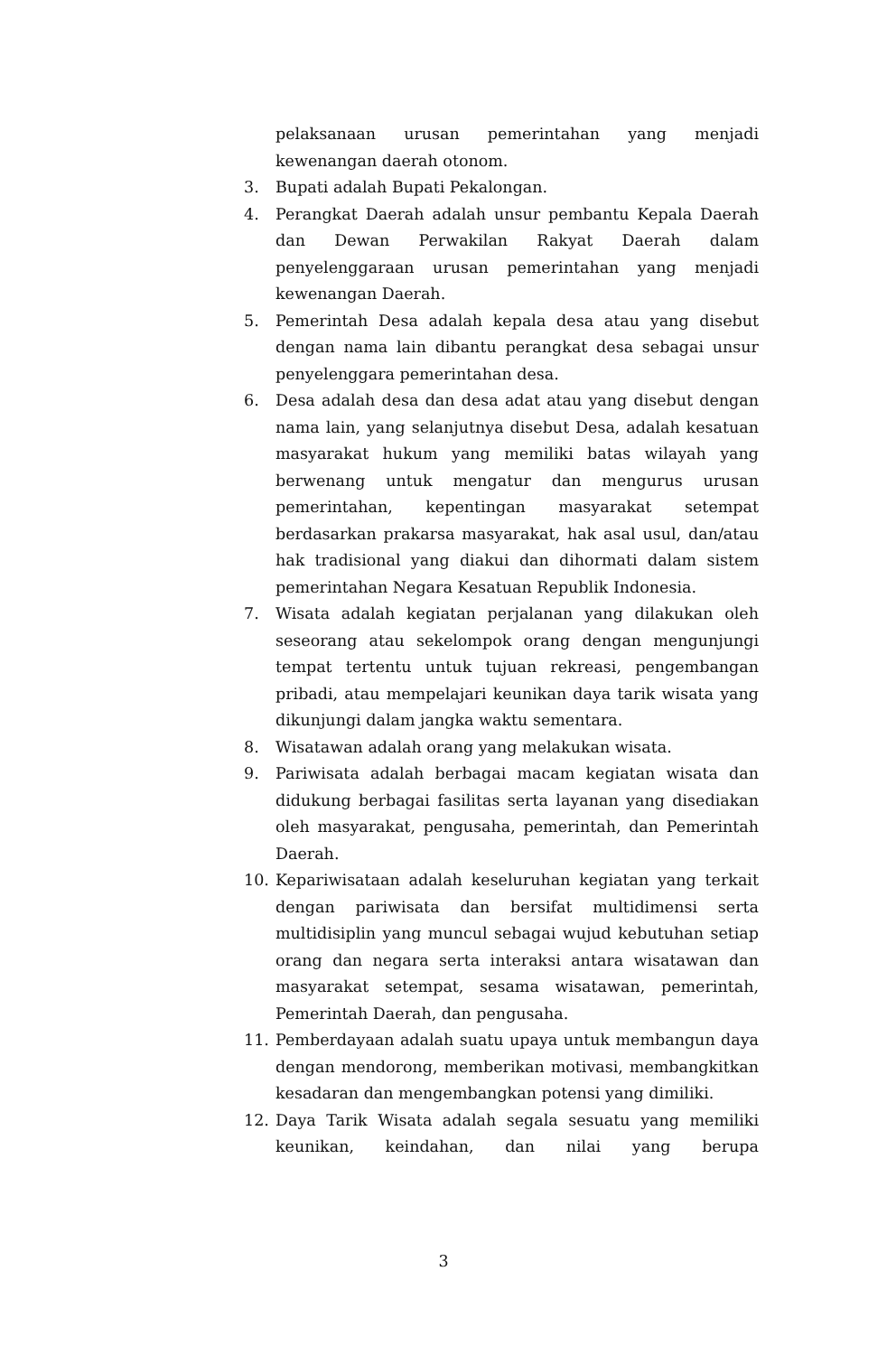pelaksanaan urusan pemerintahan yang menjadi kewenangan daerah otonom.
3. Bupati adalah Bupati Pekalongan.
4. Perangkat Daerah adalah unsur pembantu Kepala Daerah dan Dewan Perwakilan Rakyat Daerah dalam penyelenggaraan urusan pemerintahan yang menjadi kewenangan Daerah.
5. Pemerintah Desa adalah kepala desa atau yang disebut dengan nama lain dibantu perangkat desa sebagai unsur penyelenggara pemerintahan desa.
6. Desa adalah desa dan desa adat atau yang disebut dengan nama lain, yang selanjutnya disebut Desa, adalah kesatuan masyarakat hukum yang memiliki batas wilayah yang berwenang untuk mengatur dan mengurus urusan pemerintahan, kepentingan masyarakat setempat berdasarkan prakarsa masyarakat, hak asal usul, dan/atau hak tradisional yang diakui dan dihormati dalam sistem pemerintahan Negara Kesatuan Republik Indonesia.
7. Wisata adalah kegiatan perjalanan yang dilakukan oleh seseorang atau sekelompok orang dengan mengunjungi tempat tertentu untuk tujuan rekreasi, pengembangan pribadi, atau mempelajari keunikan daya tarik wisata yang dikunjungi dalam jangka waktu sementara.
8. Wisatawan adalah orang yang melakukan wisata.
9. Pariwisata adalah berbagai macam kegiatan wisata dan didukung berbagai fasilitas serta layanan yang disediakan oleh masyarakat, pengusaha, pemerintah, dan Pemerintah Daerah.
10. Kepariwisataan adalah keseluruhan kegiatan yang terkait dengan pariwisata dan bersifat multidimensi serta multidisiplin yang muncul sebagai wujud kebutuhan setiap orang dan negara serta interaksi antara wisatawan dan masyarakat setempat, sesama wisatawan, pemerintah, Pemerintah Daerah, dan pengusaha.
11. Pemberdayaan adalah suatu upaya untuk membangun daya dengan mendorong, memberikan motivasi, membangkitkan kesadaran dan mengembangkan potensi yang dimiliki.
12. Daya Tarik Wisata adalah segala sesuatu yang memiliki keunikan, keindahan, dan nilai yang berupa
3